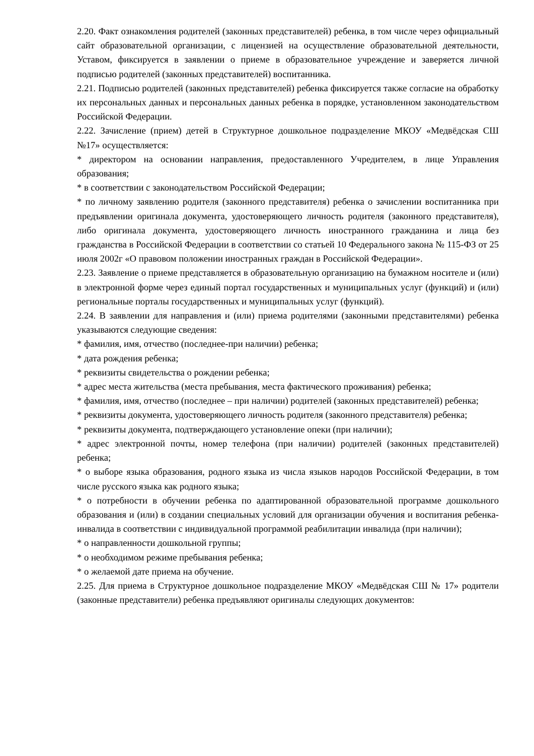2.20. Факт ознакомления родителей (законных представителей) ребенка, в том числе через официальный сайт образовательной организации, с лицензией на осуществление образовательной деятельности, Уставом, фиксируется в заявлении о приеме в образовательное учреждение и заверяется личной подписью родителей (законных представителей) воспитанника.
2.21. Подписью родителей (законных представителей) ребенка фиксируется также согласие на обработку их персональных данных и персональных данных ребенка в порядке, установленном законодательством Российской Федерации.
2.22. Зачисление (прием) детей в Структурное дошкольное подразделение МКОУ «Медвёдская СШ №17» осуществляется:
* директором на основании направления, предоставленного Учредителем, в лице Управления образования;
* в соответствии с законодательством Российской Федерации;
* по личному заявлению родителя (законного представителя) ребенка о зачислении воспитанника при предъявлении оригинала документа, удостоверяющего личность родителя (законного представителя), либо оригинала документа, удостоверяющего личность иностранного гражданина и лица без гражданства в Российской Федерации в соответствии со статьей 10 Федерального закона № 115-ФЗ от 25 июля 2002г «О правовом положении иностранных граждан в Российской Федерации».
2.23. Заявление о приеме представляется в образовательную организацию на бумажном носителе и (или) в электронной форме через единый портал государственных и муниципальных услуг (функций) и (или) региональные порталы государственных и муниципальных услуг (функций).
2.24. В заявлении для направления и (или) приема родителями (законными представителями) ребенка указываются следующие сведения:
* фамилия, имя, отчество (последнее-при наличии) ребенка;
* дата рождения ребенка;
* реквизиты свидетельства о рождении ребенка;
* адрес места жительства (места пребывания, места фактического проживания) ребенка;
* фамилия, имя, отчество (последнее – при наличии) родителей (законных представителей) ребенка;
* реквизиты документа, удостоверяющего личность родителя (законного представителя) ребенка;
* реквизиты документа, подтверждающего установление опеки (при наличии);
* адрес электронной почты, номер телефона (при наличии) родителей (законных представителей) ребенка;
* о выборе языка образования, родного языка из числа языков народов Российской Федерации, в том числе русского языка как родного языка;
* о потребности в обучении ребенка по адаптированной образовательной программе дошкольного образования и (или) в создании специальных условий для организации обучения и воспитания ребенка-инвалида в соответствии с индивидуальной программой реабилитации инвалида (при наличии);
* о направленности дошкольной группы;
* о необходимом режиме пребывания ребенка;
* о желаемой дате приема на обучение.
2.25. Для приема в Структурное дошкольное подразделение МКОУ «Медвёдская СШ № 17» родители (законные представители) ребенка предъявляют оригиналы следующих документов: